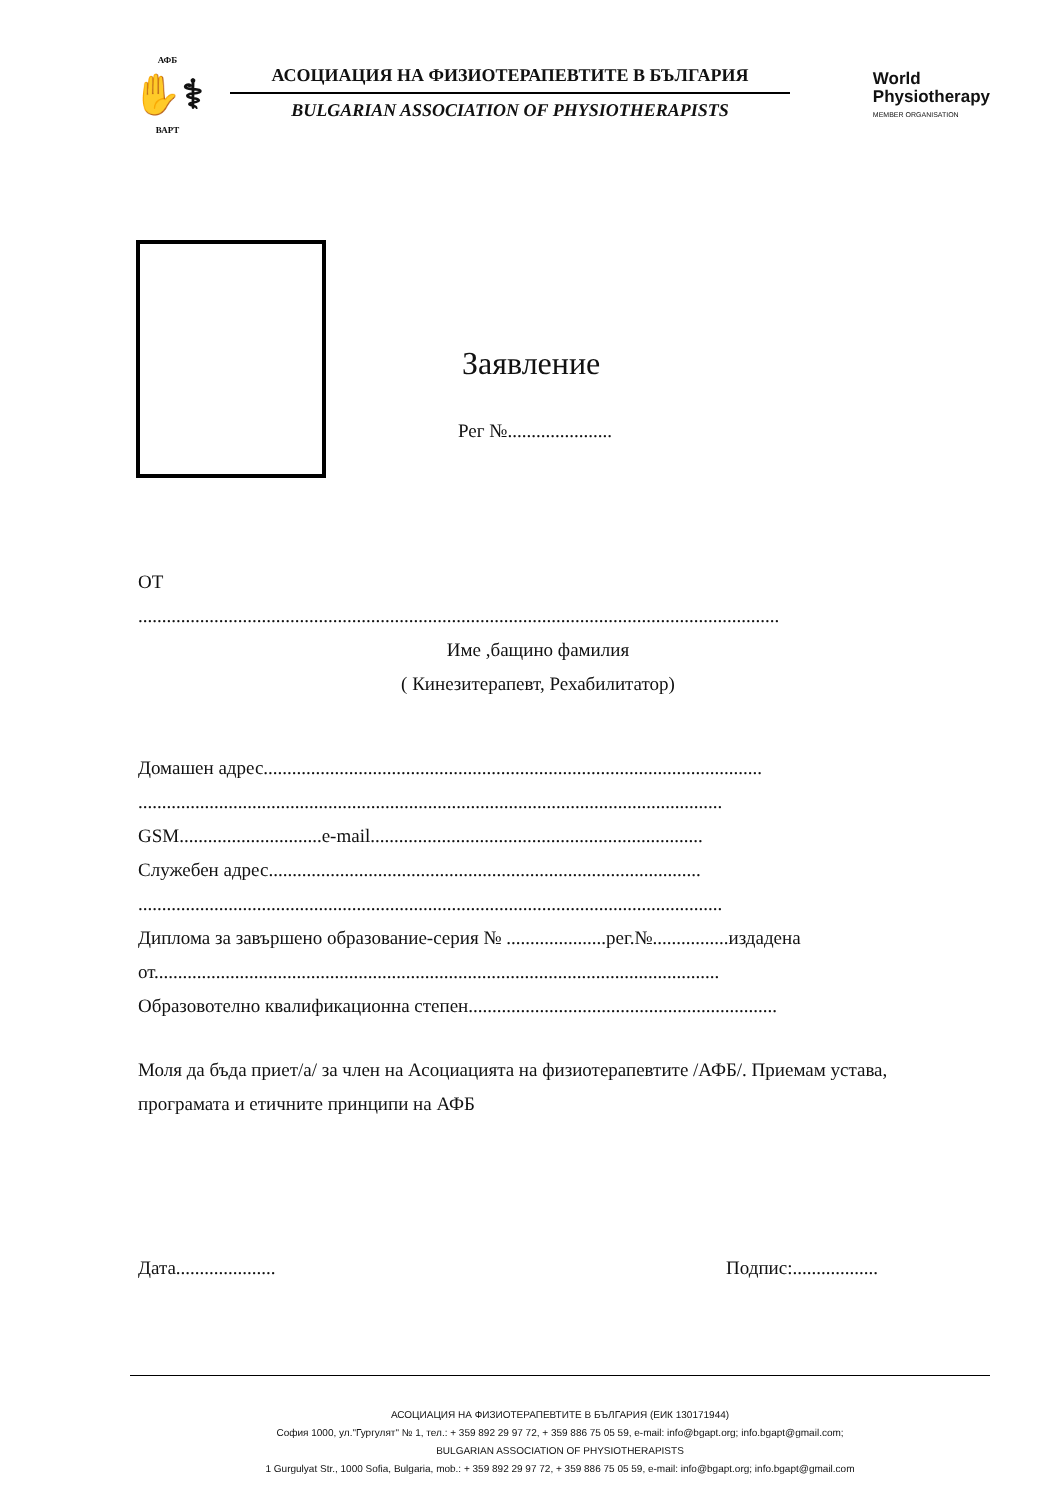АФБ
✋⚕
ВАРТ
АСОЦИАЦИЯ НА ФИЗИОТЕРАПЕВТИТЕ В БЪЛГАРИЯ
BULGARIAN ASSOCIATION OF PHYSIOTHERAPISTS
World
Physiotherapy
MEMBER ORGANISATION
Заявление
Рег №......................
ОТ
.......................................................................................................................................
Име ,бащино фамилия
( Кинезитерапевт, Рехабилитатор)
Домашен адрес.........................................................................................................
...........................................................................................................................
GSM..............................e-mail......................................................................
Служебен адрес...........................................................................................
...........................................................................................................................
Диплома за завършено образование-серия № .....................рег.№................издадена
от.......................................................................................................................
Образовотелно квалификационна степен.................................................................
Моля да бъда приет/а/ за член на Асоциацията на физиотерапевтите /АФБ/. Приемам устава, програмата и етичните принципи на АФБ
Дата..................... Подпис:..................
АСОЦИАЦИЯ НА ФИЗИОТЕРАПЕВТИТЕ В БЪЛГАРИЯ (ЕИК 130171944)
София 1000, ул."Гургулят" № 1, тел.: + 359 892 29 97 72, + 359 886 75 05 59, e-mail: info@bgapt.org; info.bgapt@gmail.com;
BULGARIAN ASSOCIATION OF PHYSIOTHERAPISTS
1 Gurgulyat Str., 1000 Sofia, Bulgaria, mob.: + 359 892 29 97 72, + 359 886 75 05 59, e-mail: info@bgapt.org; info.bgapt@gmail.com